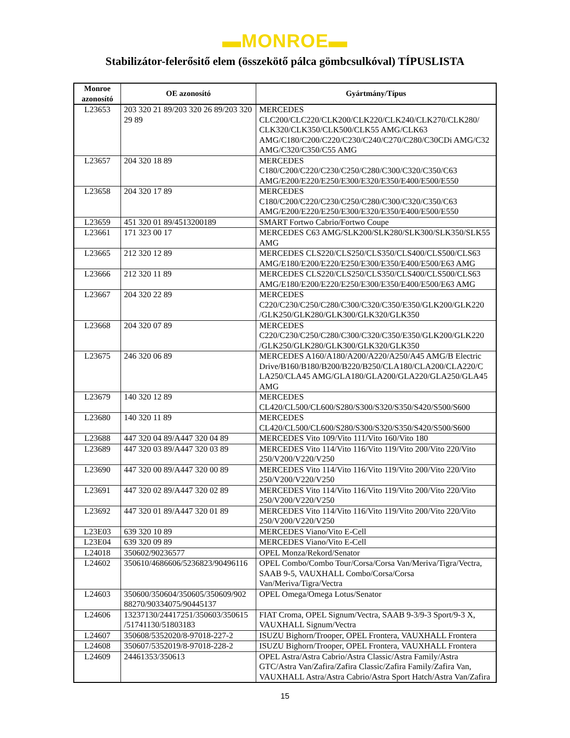▬MONROE▬
Stabilizátor-felerősitő elem (összekötő pálca gömbcsulkóval) TÍPUSLISTA
| Monroe azonosító | OE azonosító | Gyártmány/Típus |
| --- | --- | --- |
| L23653 | 203 320 21 89/203 320 26 89/203 320 29 89 | MERCEDES CLC200/CLC220/CLK200/CLK220/CLK240/CLK270/CLK280/ CLK320/CLK350/CLK500/CLK55 AMG/CLK63 AMG/C180/C200/C220/C230/C240/C270/C280/C30CDi AMG/C32 AMG/C320/C350/C55 AMG |
| L23657 | 204 320 18 89 | MERCEDES C180/C200/C220/C230/C250/C280/C300/C320/C350/C63 AMG/E200/E220/E250/E300/E320/E350/E400/E500/E550 |
| L23658 | 204 320 17 89 | MERCEDES C180/C200/C220/C230/C250/C280/C300/C320/C350/C63 AMG/E200/E220/E250/E300/E320/E350/E400/E500/E550 |
| L23659 | 451 320 01 89/4513200189 | SMART Fortwo Cabrio/Fortwo Coupe |
| L23661 | 171 323 00 17 | MERCEDES C63 AMG/SLK200/SLK280/SLK300/SLK350/SLK55 AMG |
| L23665 | 212 320 12 89 | MERCEDES CLS220/CLS250/CLS350/CLS400/CLS500/CLS63 AMG/E180/E200/E220/E250/E300/E350/E400/E500/E63 AMG |
| L23666 | 212 320 11 89 | MERCEDES CLS220/CLS250/CLS350/CLS400/CLS500/CLS63 AMG/E180/E200/E220/E250/E300/E350/E400/E500/E63 AMG |
| L23667 | 204 320 22 89 | MERCEDES C220/C230/C250/C280/C300/C320/C350/E350/GLK200/GLK220 /GLK250/GLK280/GLK300/GLK320/GLK350 |
| L23668 | 204 320 07 89 | MERCEDES C220/C230/C250/C280/C300/C320/C350/E350/GLK200/GLK220 /GLK250/GLK280/GLK300/GLK320/GLK350 |
| L23675 | 246 320 06 89 | MERCEDES A160/A180/A200/A220/A250/A45 AMG/B Electric Drive/B160/B180/B200/B220/B250/CLA180/CLA200/CLA220/C LA250/CLA45 AMG/GLA180/GLA200/GLA220/GLA250/GLA45 AMG |
| L23679 | 140 320 12 89 | MERCEDES CL420/CL500/CL600/S280/S300/S320/S350/S420/S500/S600 |
| L23680 | 140 320 11 89 | MERCEDES CL420/CL500/CL600/S280/S300/S320/S350/S420/S500/S600 |
| L23688 | 447 320 04 89/A447 320 04 89 | MERCEDES Vito 109/Vito 111/Vito 160/Vito 180 |
| L23689 | 447 320 03 89/A447 320 03 89 | MERCEDES Vito 114/Vito 116/Vito 119/Vito 200/Vito 220/Vito 250/V200/V220/V250 |
| L23690 | 447 320 00 89/A447 320 00 89 | MERCEDES Vito 114/Vito 116/Vito 119/Vito 200/Vito 220/Vito 250/V200/V220/V250 |
| L23691 | 447 320 02 89/A447 320 02 89 | MERCEDES Vito 114/Vito 116/Vito 119/Vito 200/Vito 220/Vito 250/V200/V220/V250 |
| L23692 | 447 320 01 89/A447 320 01 89 | MERCEDES Vito 114/Vito 116/Vito 119/Vito 200/Vito 220/Vito 250/V200/V220/V250 |
| L23E03 | 639 320 10 89 | MERCEDES Viano/Vito E-Cell |
| L23E04 | 639 320 09 89 | MERCEDES Viano/Vito E-Cell |
| L24018 | 350602/90236577 | OPEL Monza/Rekord/Senator |
| L24602 | 350610/4686606/5236823/90496116 | OPEL Combo/Combo Tour/Corsa/Corsa Van/Meriva/Tigra/Vectra, SAAB 9-5, VAUXHALL Combo/Corsa/Corsa Van/Meriva/Tigra/Vectra |
| L24603 | 350600/350604/350605/350609/902 88270/90334075/90445137 | OPEL Omega/Omega Lotus/Senator |
| L24606 | 13237130/24417251/350603/350615 /51741130/51803183 | FIAT Croma, OPEL Signum/Vectra, SAAB 9-3/9-3 Sport/9-3 X, VAUXHALL Signum/Vectra |
| L24607 | 350608/5352020/8-97018-227-2 | ISUZU Bighorn/Trooper, OPEL Frontera, VAUXHALL Frontera |
| L24608 | 350607/5352019/8-97018-228-2 | ISUZU Bighorn/Trooper, OPEL Frontera, VAUXHALL Frontera |
| L24609 | 24461353/350613 | OPEL Astra/Astra Cabrio/Astra Classic/Astra Family/Astra GTC/Astra Van/Zafira/Zafira Classic/Zafira Family/Zafira Van, VAUXHALL Astra/Astra Cabrio/Astra Sport Hatch/Astra Van/Zafira |
15